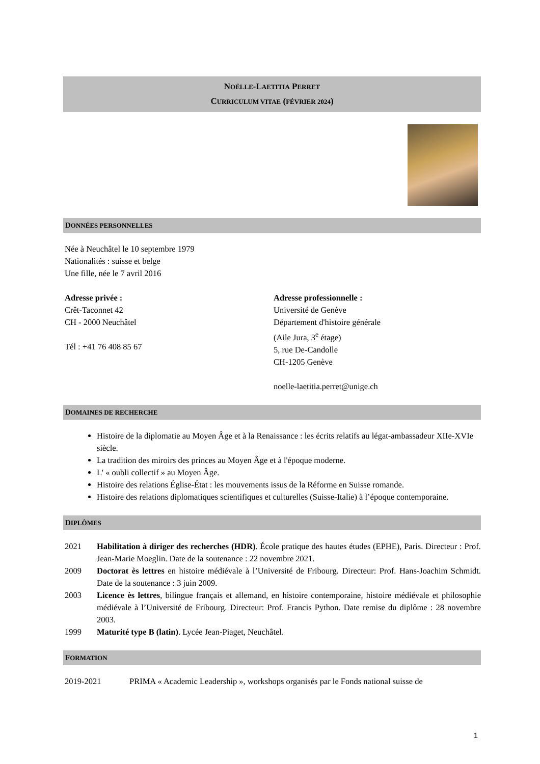NOËLLE-LAETITIA PERRET
CURRICULUM VITAE (FÉVRIER 2024)
DONNÉES PERSONNELLES
Née à Neuchâtel le 10 septembre 1979
Nationalités : suisse et belge
Une fille, née le 7 avril 2016
Adresse privée :
Crêt-Taconnet 42
CH - 2000 Neuchâtel
Tél : +41 76 408 85 67
Adresse professionnelle :
Université de Genève
Département d'histoire générale
(Aile Jura, 3<sup>e</sup> étage)
5, rue De-Candolle
CH-1205 Genève
noelle-laetitia.perret@unige.ch
DOMAINES DE RECHERCHE
Histoire de la diplomatie au Moyen Âge et à la Renaissance : les écrits relatifs au légat-ambassadeur XIIe-XVIe siècle.
La tradition des miroirs des princes au Moyen Âge et à l'époque moderne.
L' « oubli collectif » au Moyen Âge.
Histoire des relations Église-État : les mouvements issus de la Réforme en Suisse romande.
Histoire des relations diplomatiques scientifiques et culturelles (Suisse-Italie) à l’époque contemporaine.
DIPLÔMES
2021 Habilitation à diriger des recherches (HDR). École pratique des hautes études (EPHE), Paris. Directeur : Prof. Jean-Marie Moeglin. Date de la soutenance : 22 novembre 2021.
2009 Doctorat ès lettres en histoire médiévale à l’Université de Fribourg. Directeur: Prof. Hans-Joachim Schmidt. Date de la soutenance : 3 juin 2009.
2003 Licence ès lettres, bilingue français et allemand, en histoire contemporaine, histoire médiévale et philosophie médiévale à l’Université de Fribourg. Directeur: Prof. Francis Python. Date remise du diplôme : 28 novembre 2003.
1999 Maturité type B (latin). Lycée Jean-Piaget, Neuchâtel.
FORMATION
2019-2021 PRIMA « Academic Leadership », workshops organisés par le Fonds national suisse de
1